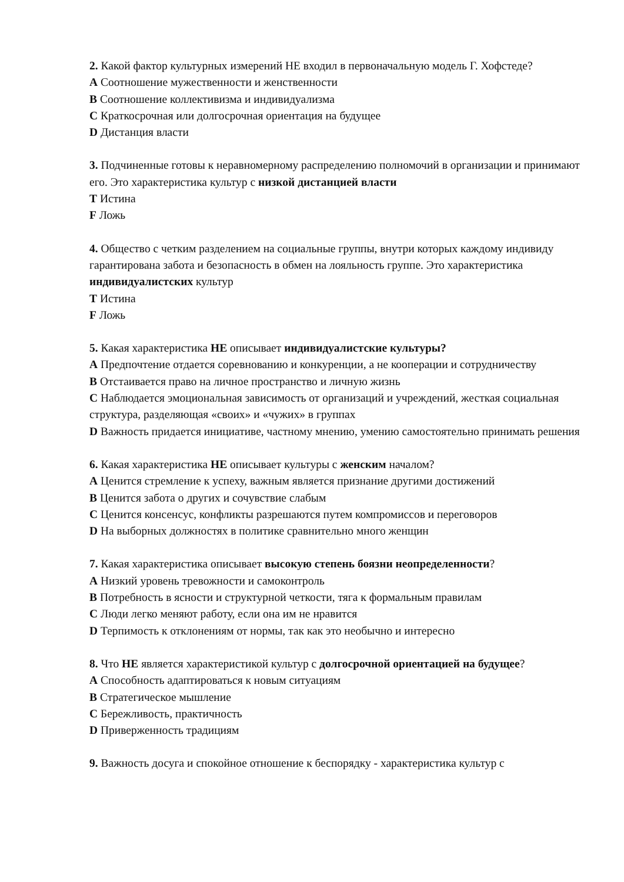2. Какой фактор культурных измерений НЕ входил в первоначальную модель Г. Хофстеде?
A Соотношение мужественности и женственности
B Соотношение коллективизма и индивидуализма
C Краткосрочная или долгосрочная ориентация на будущее
D Дистанция власти
3. Подчиненные готовы к неравномерному распределению полномочий в организации и принимают его. Это характеристика культур с низкой дистанцией власти
T Истина
F Ложь
4. Общество с четким разделением на социальные группы, внутри которых каждому индивиду гарантирована забота и безопасность в обмен на лояльность группе. Это характеристика индивидуалистских культур
T Истина
F Ложь
5. Какая характеристика НЕ описывает индивидуалистские культуры?
A Предпочтение отдается соревнованию и конкуренции, а не кооперации и сотрудничеству
B Отстаивается право на личное пространство и личную жизнь
C Наблюдается эмоциональная зависимость от организаций и учреждений, жесткая социальная структура, разделяющая «своих» и «чужих» в группах
D Важность придается инициативе, частному мнению, умению самостоятельно принимать решения
6. Какая характеристика НЕ описывает культуры с женским началом?
A Ценится стремление к успеху, важным является признание другими достижений
B Ценится забота о других и сочувствие слабым
C Ценится консенсус, конфликты разрешаются путем компромиссов и переговоров
D На выборных должностях в политике сравнительно много женщин
7. Какая характеристика описывает высокую степень боязни неопределенности?
A Низкий уровень тревожности и самоконтроль
B Потребность в ясности и структурной четкости, тяга к формальным правилам
C Люди легко меняют работу, если она им не нравится
D Терпимость к отклонениям от нормы, так как это необычно и интересно
8. Что НЕ является характеристикой культур с долгосрочной ориентацией на будущее?
A Способность адаптироваться к новым ситуациям
B Стратегическое мышление
C Бережливость, практичность
D Приверженность традициям
9. Важность досуга и спокойное отношение к беспорядку - характеристика культур с